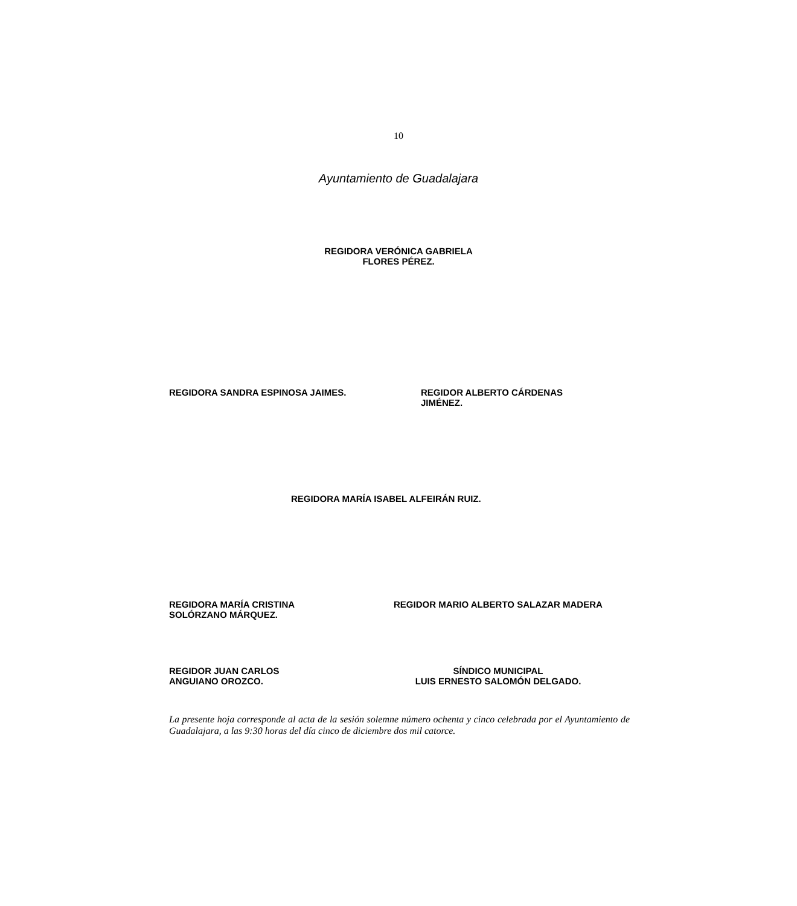10
Ayuntamiento de Guadalajara
REGIDORA VERÓNICA GABRIELA
FLORES PÉREZ.
REGIDORA SANDRA ESPINOSA JAIMES.
REGIDOR ALBERTO CÁRDENAS
JIMÉNEZ.
REGIDORA MARÍA ISABEL ALFEIRÁN RUIZ.
REGIDORA MARÍA CRISTINA
SOLÓRZANO MÁRQUEZ.
REGIDOR MARIO ALBERTO SALAZAR MADERA
REGIDOR JUAN CARLOS
ANGUIANO OROZCO.
SÍNDICO MUNICIPAL
LUIS ERNESTO SALOMÓN DELGADO.
La presente hoja corresponde al acta de la sesión solemne número ochenta y cinco celebrada por el Ayuntamiento de Guadalajara, a las 9:30 horas del día cinco de diciembre dos mil catorce.